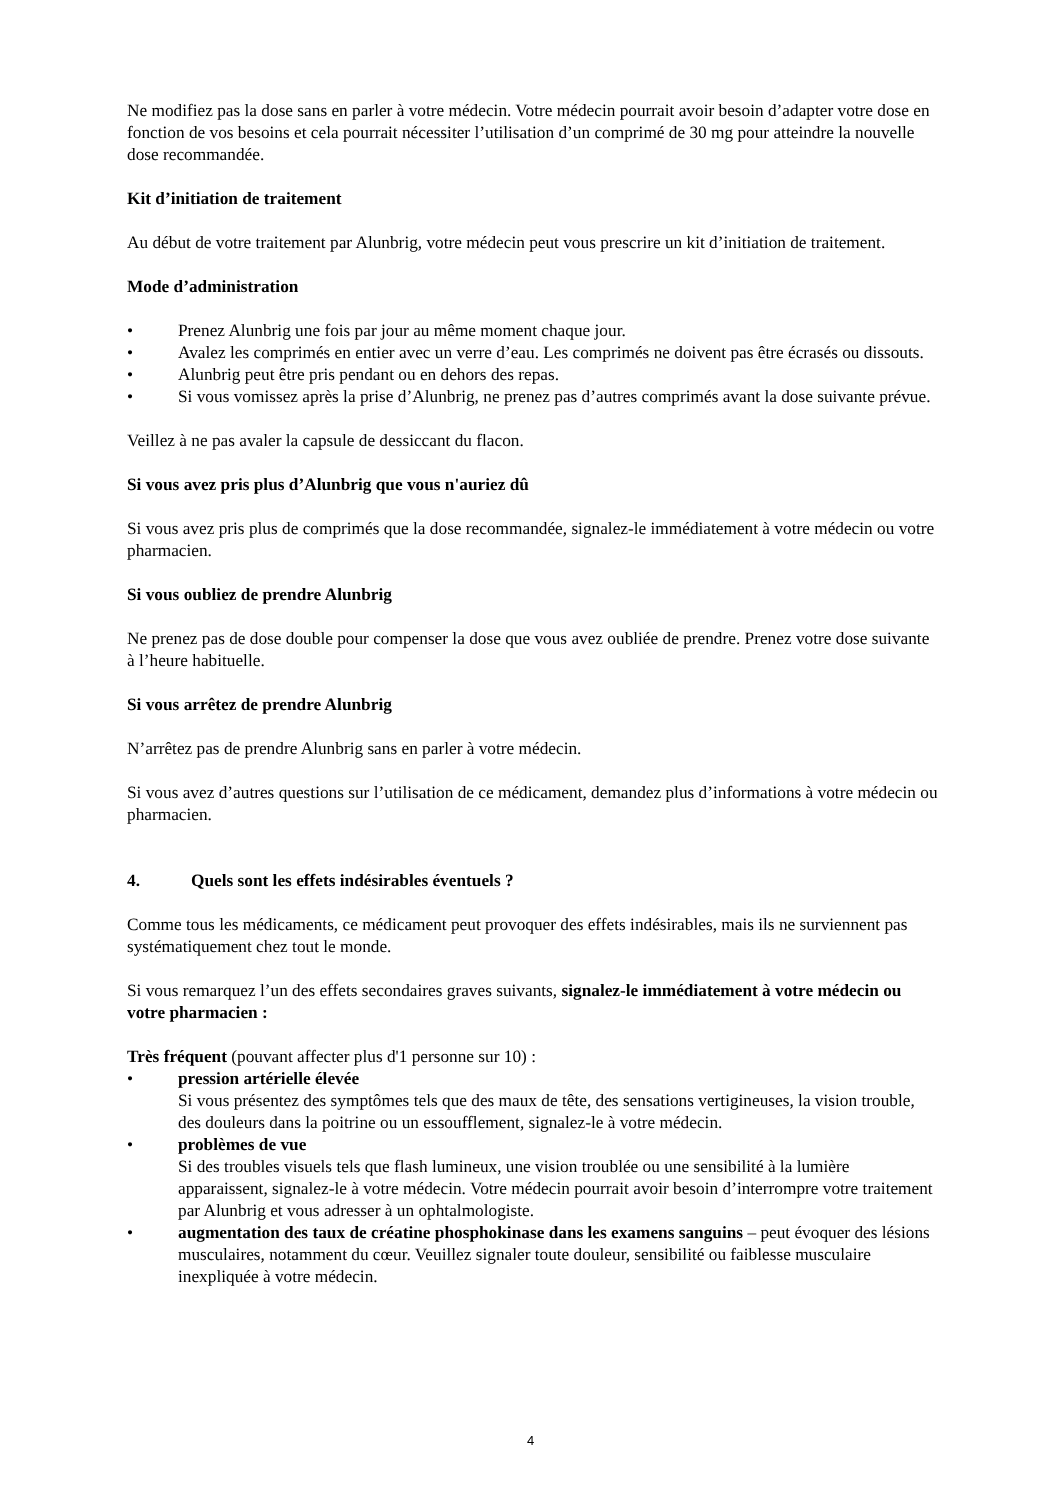Ne modifiez pas la dose sans en parler à votre médecin. Votre médecin pourrait avoir besoin d’adapter votre dose en fonction de vos besoins et cela pourrait nécessiter l’utilisation d’un comprimé de 30 mg pour atteindre la nouvelle dose recommandée.
Kit d’initiation de traitement
Au début de votre traitement par Alunbrig, votre médecin peut vous prescrire un kit d’initiation de traitement.
Mode d’administration
• Prenez Alunbrig une fois par jour au même moment chaque jour.
• Avalez les comprimés en entier avec un verre d’eau. Les comprimés ne doivent pas être écrasés ou dissouts.
• Alunbrig peut être pris pendant ou en dehors des repas.
• Si vous vomissez après la prise d’Alunbrig, ne prenez pas d’autres comprimés avant la dose suivante prévue.
Veillez à ne pas avaler la capsule de dessiccant du flacon.
Si vous avez pris plus d’Alunbrig que vous n'auriez dû
Si vous avez pris plus de comprimés que la dose recommandée, signalez-le immédiatement à votre médecin ou votre pharmacien.
Si vous oubliez de prendre Alunbrig
Ne prenez pas de dose double pour compenser la dose que vous avez oubliée de prendre. Prenez votre dose suivante à l’heure habituelle.
Si vous arrêtez de prendre Alunbrig
N’arrêtez pas de prendre Alunbrig sans en parler à votre médecin.
Si vous avez d’autres questions sur l’utilisation de ce médicament, demandez plus d’informations à votre médecin ou pharmacien.
4. Quels sont les effets indésirables éventuels ?
Comme tous les médicaments, ce médicament peut provoquer des effets indésirables, mais ils ne surviennent pas systématiquement chez tout le monde.
Si vous remarquez l’un des effets secondaires graves suivants, signalez-le immédiatement à votre médecin ou votre pharmacien :
Très fréquent (pouvant affecter plus d'1 personne sur 10) :
• pression artérielle élevée
Si vous présentez des symptômes tels que des maux de tête, des sensations vertigineuses, la vision trouble, des douleurs dans la poitrine ou un essoufflement, signalez-le à votre médecin.
• problèmes de vue
Si des troubles visuels tels que flash lumineux, une vision troublée ou une sensibilité à la lumière apparaissent, signalez-le à votre médecin. Votre médecin pourrait avoir besoin d’interrompre votre traitement par Alunbrig et vous adresser à un ophtalmologiste.
• augmentation des taux de créatine phosphokinase dans les examens sanguins – peut évoquer des lésions musculaires, notamment du cœur. Veuillez signaler toute douleur, sensibilité ou faiblesse musculaire inexpliquée à votre médecin.
4